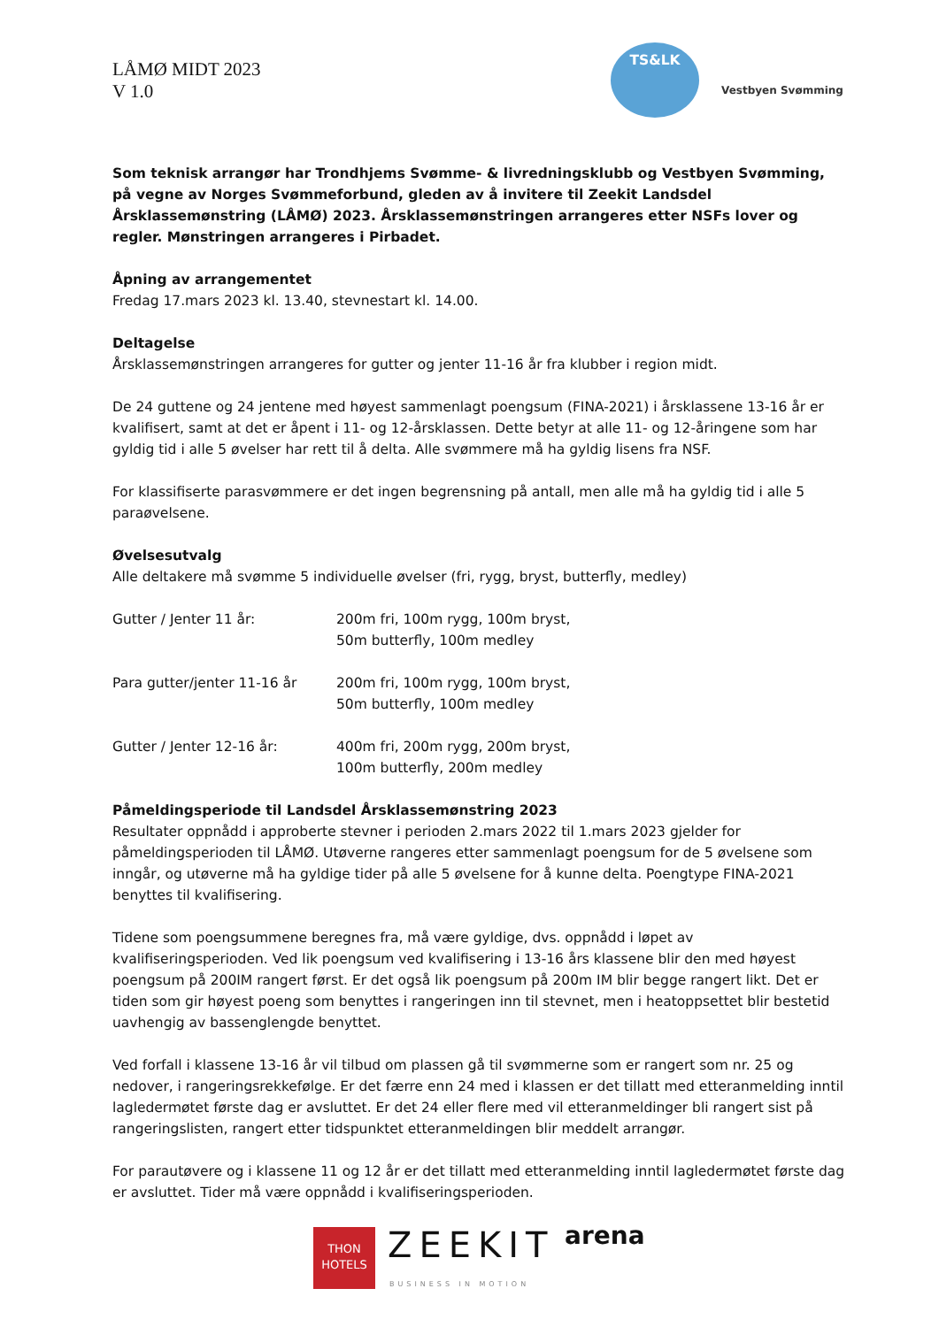LÅMØ MIDT 2023
V 1.0
TS&LK
Vestbyen Svømming
Som teknisk arrangør har Trondhjems Svømme- & livredningsklubb og Vestbyen Svømming, på vegne av Norges Svømmeforbund, gleden av å invitere til Zeekit Landsdel Årsklassemønstring (LÅMØ) 2023. Årsklassemønstringen arrangeres etter NSFs lover og regler. Mønstringen arrangeres i Pirbadet.
Åpning av arrangementet
Fredag 17.mars 2023 kl. 13.40, stevnestart kl. 14.00.
Deltagelse
Årsklassemønstringen arrangeres for gutter og jenter 11-16 år fra klubber i region midt.
De 24 guttene og 24 jentene med høyest sammenlagt poengsum (FINA-2021) i årsklassene 13-16 år er kvalifisert, samt at det er åpent i 11- og 12-årsklassen. Dette betyr at alle 11- og 12-åringene som har gyldig tid i alle 5 øvelser har rett til å delta. Alle svømmere må ha gyldig lisens fra NSF.
For klassifiserte parasvømmere er det ingen begrensning på antall, men alle må ha gyldig tid i alle 5 paraøvelsene.
Øvelsesutvalg
Alle deltakere må svømme 5 individuelle øvelser (fri, rygg, bryst, butterfly, medley)
Gutter / Jenter 11 år: 200m fri, 100m rygg, 100m bryst,
50m butterfly, 100m medley
Para gutter/jenter 11-16 år 200m fri, 100m rygg, 100m bryst,
50m butterfly, 100m medley
Gutter / Jenter 12-16 år: 400m fri, 200m rygg, 200m bryst,
100m butterfly, 200m medley
Påmeldingsperiode til Landsdel Årsklassemønstring 2023
Resultater oppnådd i approberte stevner i perioden 2.mars 2022 til 1.mars 2023 gjelder for påmeldingsperioden til LÅMØ. Utøverne rangeres etter sammenlagt poengsum for de 5 øvelsene som inngår, og utøverne må ha gyldige tider på alle 5 øvelsene for å kunne delta. Poengtype FINA-2021 benyttes til kvalifisering.
Tidene som poengsummene beregnes fra, må være gyldige, dvs. oppnådd i løpet av kvalifiseringsperioden. Ved lik poengsum ved kvalifisering i 13-16 års klassene blir den med høyest poengsum på 200IM rangert først. Er det også lik poengsum på 200m IM blir begge rangert likt. Det er tiden som gir høyest poeng som benyttes i rangeringen inn til stevnet, men i heatoppsettet blir bestetid uavhengig av bassenglengde benyttet.
Ved forfall i klassene 13-16 år vil tilbud om plassen gå til svømmerne som er rangert som nr. 25 og nedover, i rangeringsrekkefølge. Er det færre enn 24 med i klassen er det tillatt med etteranmelding inntil lagledermøtet første dag er avsluttet. Er det 24 eller flere med vil etteranmeldinger bli rangert sist på rangeringslisten, rangert etter tidspunktet etteranmeldingen blir meddelt arrangør.
For parautøvere og i klassene 11 og 12 år er det tillatt med etteranmelding inntil lagledermøtet første dag er avsluttet. Tider må være oppnådd i kvalifiseringsperioden.
THON
HOTELS
ZEEKIT
BUSINESS IN MOTION
arena